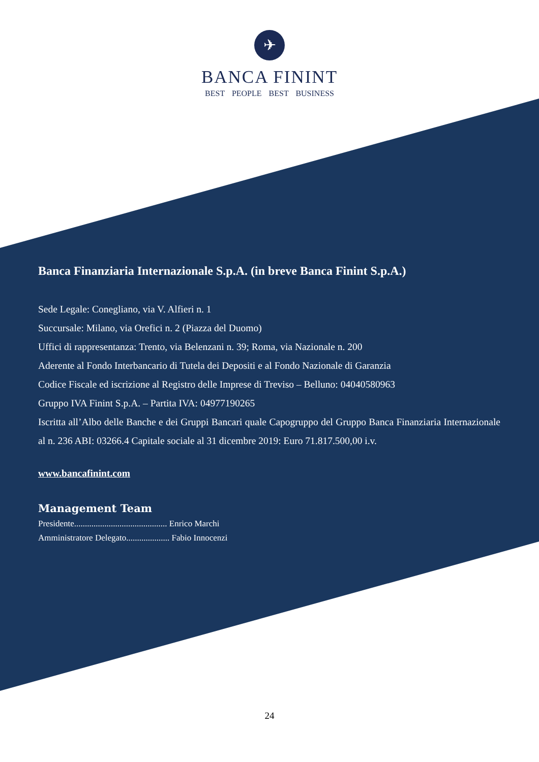✈
BANCA FININT
BEST PEOPLE BEST BUSINESS
Banca Finanziaria Internazionale S.p.A. (in breve Banca Finint S.p.A.)
Sede Legale: Conegliano, via V. Alfieri n. 1
Succursale: Milano, via Orefici n. 2 (Piazza del Duomo)
Uffici di rappresentanza: Trento, via Belenzani n. 39; Roma, via Nazionale n. 200
Aderente al Fondo Interbancario di Tutela dei Depositi e al Fondo Nazionale di Garanzia
Codice Fiscale ed iscrizione al Registro delle Imprese di Treviso – Belluno: 04040580963
Gruppo IVA Finint S.p.A. – Partita IVA: 04977190265
Iscritta all’Albo delle Banche e dei Gruppi Bancari quale Capogruppo del Gruppo Banca Finanziaria Internazionale al n. 236 ABI: 03266.4 Capitale sociale al 31 dicembre 2019: Euro 71.817.500,00 i.v.
www.bancafinint.com
Management Team
Presidente........................................... Enrico Marchi
Amministratore Delegato.................... Fabio Innocenzi
24